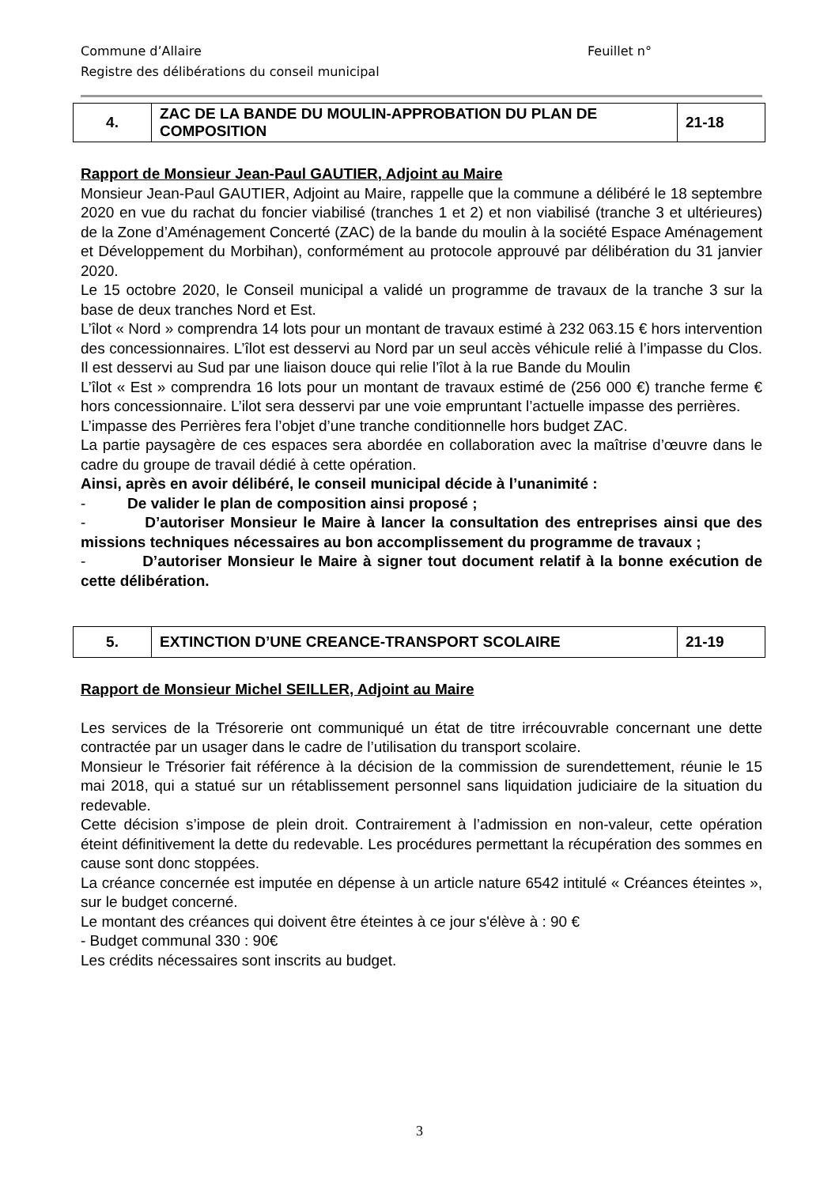Commune d’Allaire Feuillet n°
Registre des délibérations du conseil municipal
| 4. | ZAC DE LA BANDE DU MOULIN-APPROBATION DU PLAN DE COMPOSITION | 21-18 |
Rapport de Monsieur Jean-Paul GAUTIER, Adjoint au Maire
Monsieur Jean-Paul GAUTIER, Adjoint au Maire, rappelle que la commune a délibéré le 18 septembre 2020 en vue du rachat du foncier viabilisé (tranches 1 et 2) et non viabilisé (tranche 3 et ultérieures) de la Zone d’Aménagement Concerté (ZAC) de la bande du moulin à la société Espace Aménagement et Développement du Morbihan), conformément au protocole approuvé par délibération du 31 janvier 2020.
Le 15 octobre 2020, le Conseil municipal a validé un programme de travaux de la tranche 3 sur la base de deux tranches Nord et Est.
L’îlot « Nord » comprendra 14 lots pour un montant de travaux estimé à 232 063.15 € hors intervention des concessionnaires. L’îlot est desservi au Nord par un seul accès véhicule relié à l’impasse du Clos. Il est desservi au Sud par une liaison douce qui relie l’îlot à la rue Bande du Moulin
L’îlot « Est » comprendra 16 lots pour un montant de travaux estimé de (256 000 €) tranche ferme € hors concessionnaire. L’ilot sera desservi par une voie empruntant l’actuelle impasse des perrières.
L’impasse des Perrières fera l’objet d’une tranche conditionnelle hors budget ZAC.
La partie paysagère de ces espaces sera abordée en collaboration avec la maîtrise d’œuvre dans le cadre du groupe de travail dédié à cette opération.
Ainsi, après en avoir délibéré, le conseil municipal décide à l’unanimité :
- De valider le plan de composition ainsi proposé ;
- D’autoriser Monsieur le Maire à lancer la consultation des entreprises ainsi que des missions techniques nécessaires au bon accomplissement du programme de travaux ;
- D’autoriser Monsieur le Maire à signer tout document relatif à la bonne exécution de cette délibération.
| 5. | EXTINCTION D’UNE CREANCE-TRANSPORT SCOLAIRE | 21-19 |
Rapport de Monsieur Michel SEILLER, Adjoint au Maire
Les services de la Trésorerie ont communiqué un état de titre irrécouvrable concernant une dette contractée par un usager dans le cadre de l’utilisation du transport scolaire.
Monsieur le Trésorier fait référence à la décision de la commission de surendettement, réunie le 15 mai 2018, qui a statué sur un rétablissement personnel sans liquidation judiciaire de la situation du redevable.
Cette décision s’impose de plein droit. Contrairement à l’admission en non-valeur, cette opération éteint définitivement la dette du redevable. Les procédures permettant la récupération des sommes en cause sont donc stoppées.
La créance concernée est imputée en dépense à un article nature 6542 intitulé « Créances éteintes », sur le budget concerné.
Le montant des créances qui doivent être éteintes à ce jour s'élève à : 90 €
- Budget communal 330 : 90€
Les crédits nécessaires sont inscrits au budget.
3